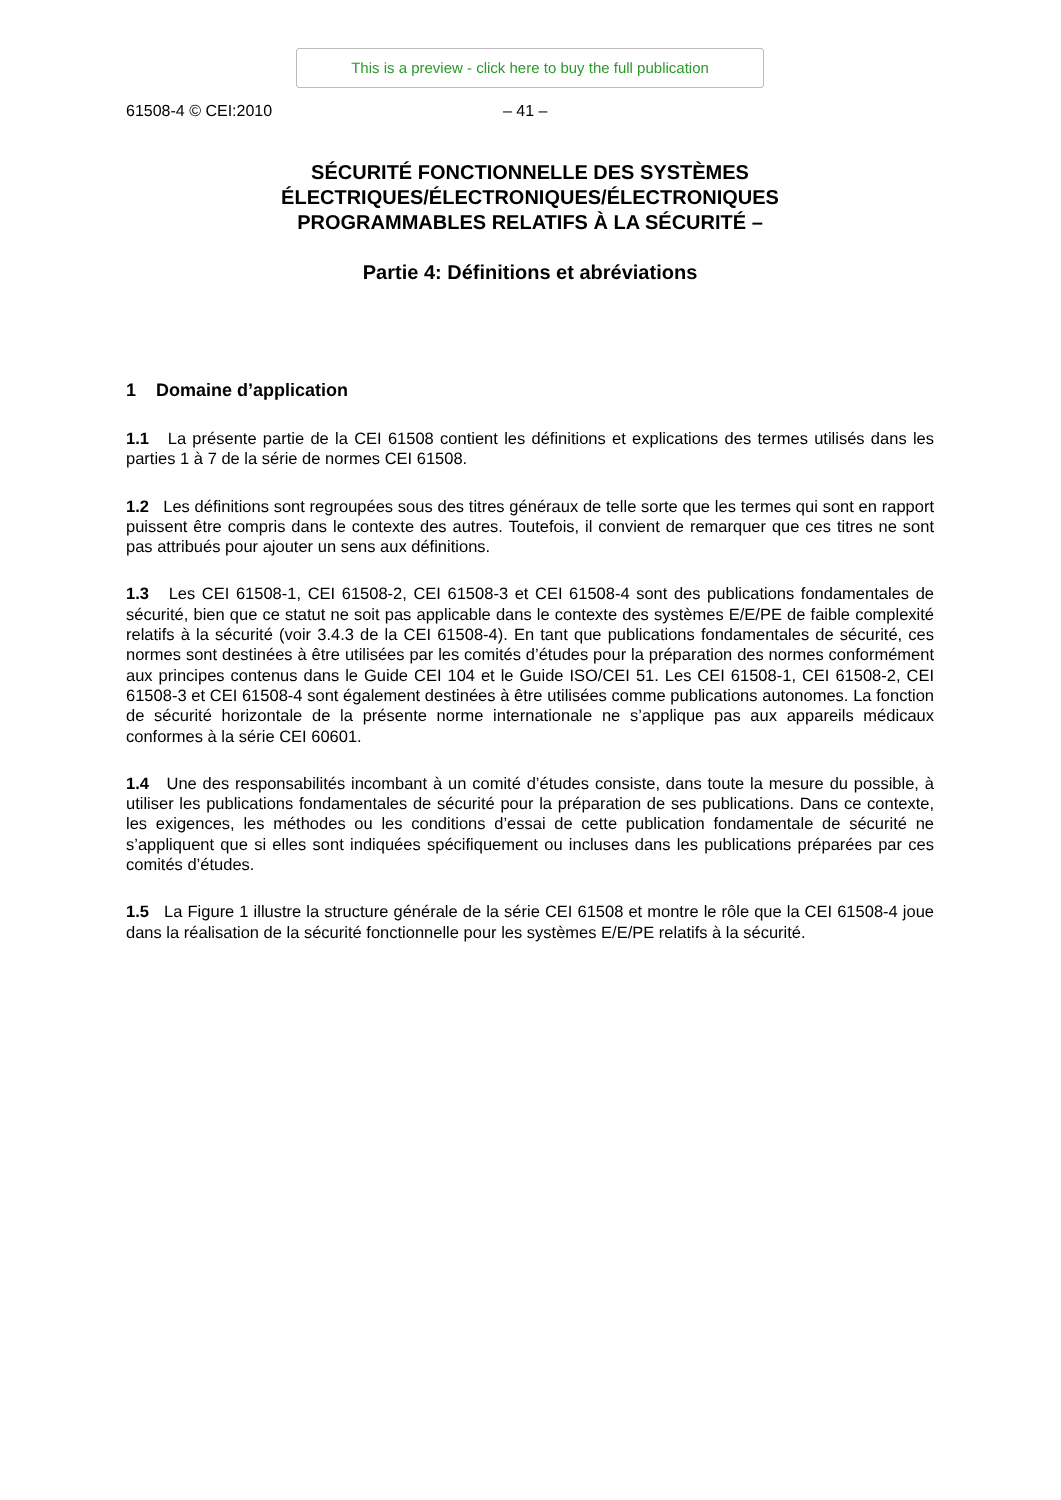This is a preview - click here to buy the full publication
61508-4 © CEI:2010 – 41 –
SÉCURITÉ FONCTIONNELLE DES SYSTÈMES
ÉLECTRIQUES/ÉLECTRONIQUES/ÉLECTRONIQUES
PROGRAMMABLES RELATIFS À LA SÉCURITÉ –
Partie 4: Définitions et abréviations
1 Domaine d’application
1.1 La présente partie de la CEI 61508 contient les définitions et explications des termes utilisés dans les parties 1 à 7 de la série de normes CEI 61508.
1.2 Les définitions sont regroupées sous des titres généraux de telle sorte que les termes qui sont en rapport puissent être compris dans le contexte des autres. Toutefois, il convient de remarquer que ces titres ne sont pas attribués pour ajouter un sens aux définitions.
1.3 Les CEI 61508-1, CEI 61508-2, CEI 61508-3 et CEI 61508-4 sont des publications fondamentales de sécurité, bien que ce statut ne soit pas applicable dans le contexte des systèmes E/E/PE de faible complexité relatifs à la sécurité (voir 3.4.3 de la CEI 61508-4). En tant que publications fondamentales de sécurité, ces normes sont destinées à être utilisées par les comités d’études pour la préparation des normes conformément aux principes contenus dans le Guide CEI 104 et le Guide ISO/CEI 51. Les CEI 61508-1, CEI 61508-2, CEI 61508-3 et CEI 61508-4 sont également destinées à être utilisées comme publications autonomes. La fonction de sécurité horizontale de la présente norme internationale ne s’applique pas aux appareils médicaux conformes à la série CEI 60601.
1.4 Une des responsabilités incombant à un comité d’études consiste, dans toute la mesure du possible, à utiliser les publications fondamentales de sécurité pour la préparation de ses publications. Dans ce contexte, les exigences, les méthodes ou les conditions d’essai de cette publication fondamentale de sécurité ne s’appliquent que si elles sont indiquées spécifiquement ou incluses dans les publications préparées par ces comités d’études.
1.5 La Figure 1 illustre la structure générale de la série CEI 61508 et montre le rôle que la CEI 61508-4 joue dans la réalisation de la sécurité fonctionnelle pour les systèmes E/E/PE relatifs à la sécurité.